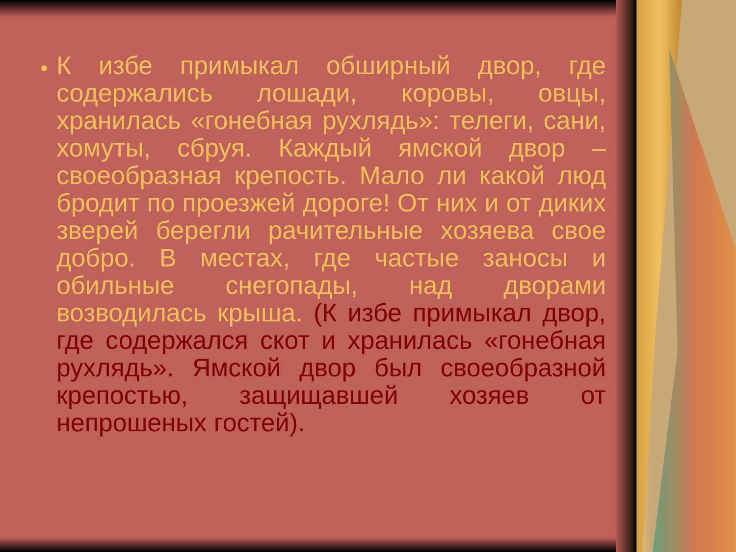К избе примыкал обширный двор, где содержались лошади, коровы, овцы, хранилась «гонебная рухлядь»: телеги, сани, хомуты, сбруя. Каждый ямской двор – своеобразная крепость. Мало ли какой люд бродит по проезжей дороге! От них и от диких зверей берегли рачительные хозяева свое добро. В местах, где частые заносы и обильные снегопады, над дворами возводилась крыша. (К избе примыкал двор, где содержался скот и хранилась «гонебная рухлядь». Ямской двор был своеобразной крепостью, защищавшей хозяев от непрошеных гостей).